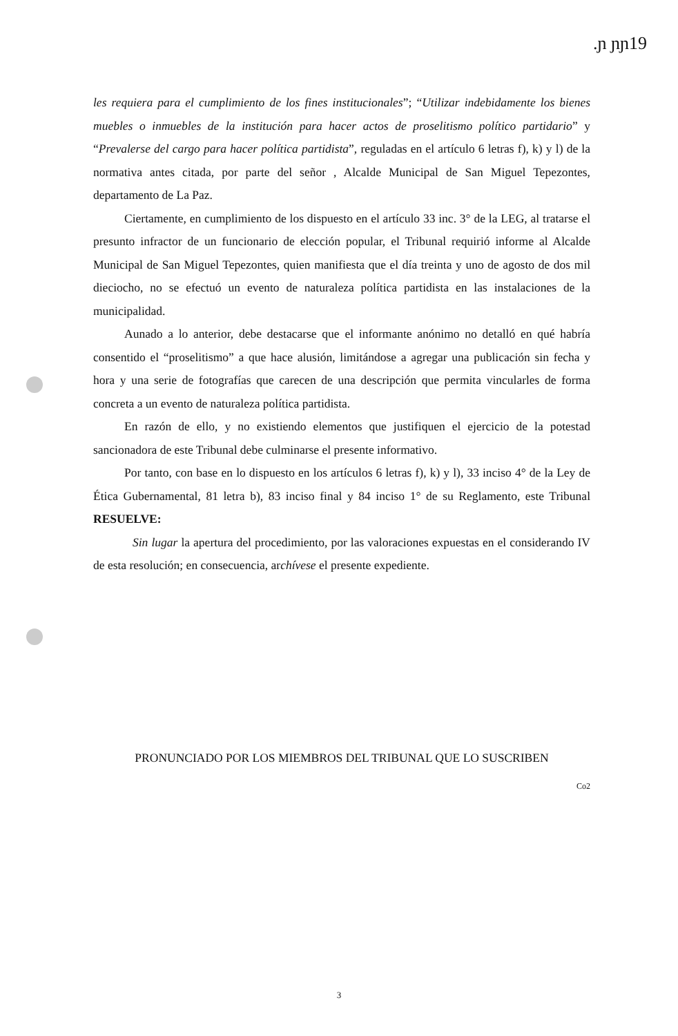.ɲ ɲɲ19
les requiera para el cumplimiento de los fines institucionales”; “Utilizar indebidamente los bienes muebles o inmuebles de la institución para hacer actos de proselitismo político partidario” y “Prevalerse del cargo para hacer política partidista”, reguladas en el artículo 6 letras f), k) y l) de la normativa antes citada, por parte del señor , Alcalde Municipal de San Miguel Tepezontes, departamento de La Paz.
Ciertamente, en cumplimiento de los dispuesto en el artículo 33 inc. 3° de la LEG, al tratarse el presunto infractor de un funcionario de elección popular, el Tribunal requirió informe al Alcalde Municipal de San Miguel Tepezontes, quien manifiesta que el día treinta y uno de agosto de dos mil dieciocho, no se efectuó un evento de naturaleza política partidista en las instalaciones de la municipalidad.
Aunado a lo anterior, debe destacarse que el informante anónimo no detalló en qué habría consentido el “proselitismo” a que hace alusión, limitándose a agregar una publicación sin fecha y hora y una serie de fotografías que carecen de una descripción que permita vincularles de forma concreta a un evento de naturaleza política partidista.
En razón de ello, y no existiendo elementos que justifiquen el ejercicio de la potestad sancionadora de este Tribunal debe culminarse el presente informativo.
Por tanto, con base en lo dispuesto en los artículos 6 letras f), k) y l), 33 inciso 4° de la Ley de Ética Gubernamental, 81 letra b), 83 inciso final y 84 inciso 1° de su Reglamento, este Tribunal RESUELVE:
Sin lugar la apertura del procedimiento, por las valoraciones expuestas en el considerando IV de esta resolución; en consecuencia, archívese el presente expediente.
PRONUNCIADO POR LOS MIEMBROS DEL TRIBUNAL QUE LO SUSCRIBEN
Co2
3